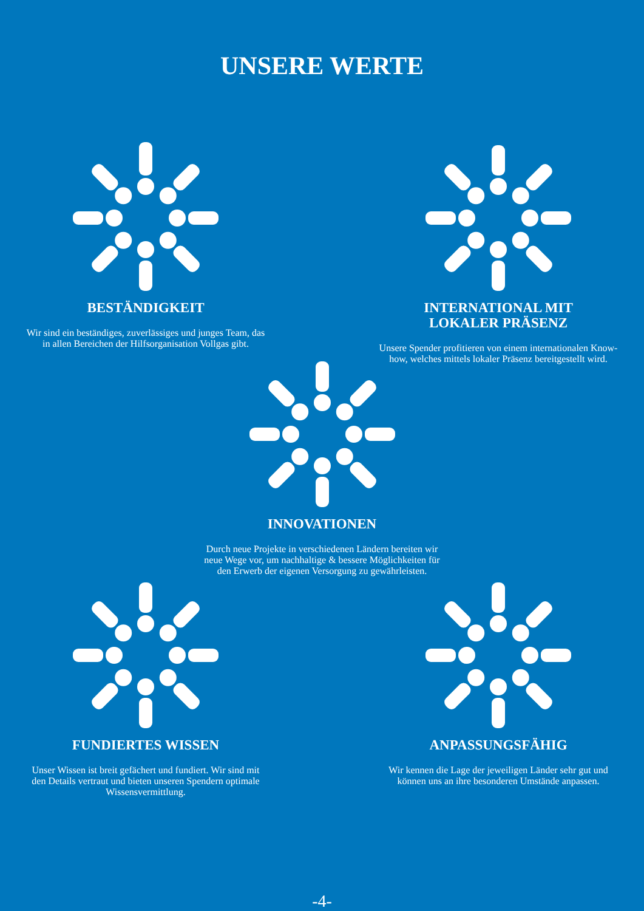UNSERE WERTE
BESTÄNDIGKEIT
Wir sind ein beständiges, zuverlässiges und junges Team, das in allen Bereichen der Hilfsorganisation Vollgas gibt.
INTERNATIONAL MIT
LOKALER PRÄSENZ
Unsere Spender profitieren von einem internationalen Know-how, welches mittels lokaler Präsenz bereitgestellt wird.
INNOVATIONEN
Durch neue Projekte in verschiedenen Ländern bereiten wir neue Wege vor, um nachhaltige & bessere Möglichkeiten für den Erwerb der eigenen Versorgung zu gewährleisten.
FUNDIERTES WISSEN
Unser Wissen ist breit gefächert und fundiert. Wir sind mit den Details vertraut und bieten unseren Spendern optimale Wissensvermittlung.
ANPASSUNGSFÄHIG
Wir kennen die Lage der jeweiligen Länder sehr gut und können uns an ihre besonderen Umstände anpassen.
-4-